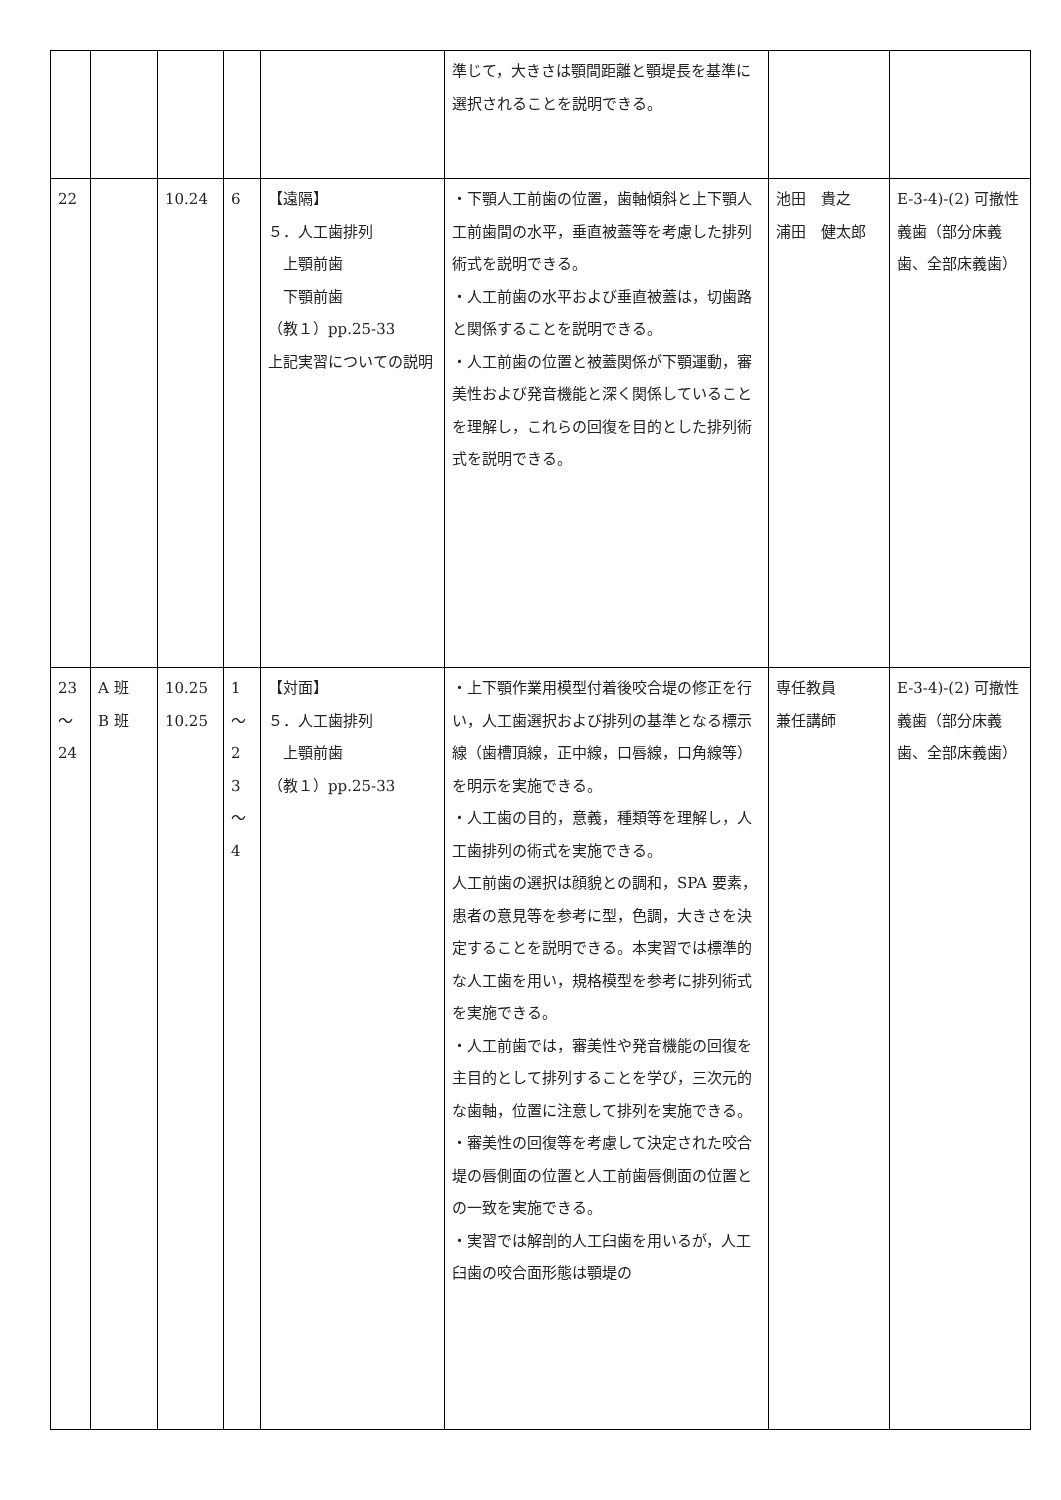| | | | | | 準じて，大きさは顎間距離と顎堤長を基準に選択されることを説明できる。 | | |
| 22 | | 10.24 | 6 | 【遠隔】 ５．人工歯排列 上顎前歯 下顎前歯 （教１）pp.25-33 上記実習についての説明 | ・下顎人工前歯の位置，歯軸傾斜と上下顎人工前歯間の水平，垂直被蓋等を考慮した排列術式を説明できる。 ・人工前歯の水平および垂直被蓋は，切歯路と関係することを説明できる。 ・人工前歯の位置と被蓋関係が下顎運動，審美性および発音機能と深く関係していることを理解し，これらの回復を目的とした排列術式を説明できる。 | 池田 貴之 浦田 健太郎 | E-3-4)-(2) 可撤性義歯（部分床義歯、全部床義歯） |
| 23 ～ 24 | A 班 B 班 | 10.25 10.25 | 1 ～ 2 3 ～ 4 | 【対面】 ５．人工歯排列 上顎前歯 （教１）pp.25-33 | ・上下顎作業用模型付着後咬合堤の修正を行い，人工歯選択および排列の基準となる標示線（歯槽頂線，正中線，口唇線，口角線等）を明示を実施できる。 ・人工歯の目的，意義，種類等を理解し，人工歯排列の術式を実施できる。 人工前歯の選択は顔貌との調和，SPA 要素，患者の意見等を参考に型，色調，大きさを決定することを説明できる。本実習では標準的な人工歯を用い，規格模型を参考に排列術式を実施できる。 ・人工前歯では，審美性や発音機能の回復を主目的として排列することを学び，三次元的な歯軸，位置に注意して排列を実施できる。 ・審美性の回復等を考慮して決定された咬合堤の唇側面の位置と人工前歯唇側面の位置との一致を実施できる。 ・実習では解剖的人工臼歯を用いるが，人工臼歯の咬合面形態は顎堤の | 専任教員 兼任講師 | E-3-4)-(2) 可撤性義歯（部分床義歯、全部床義歯） |